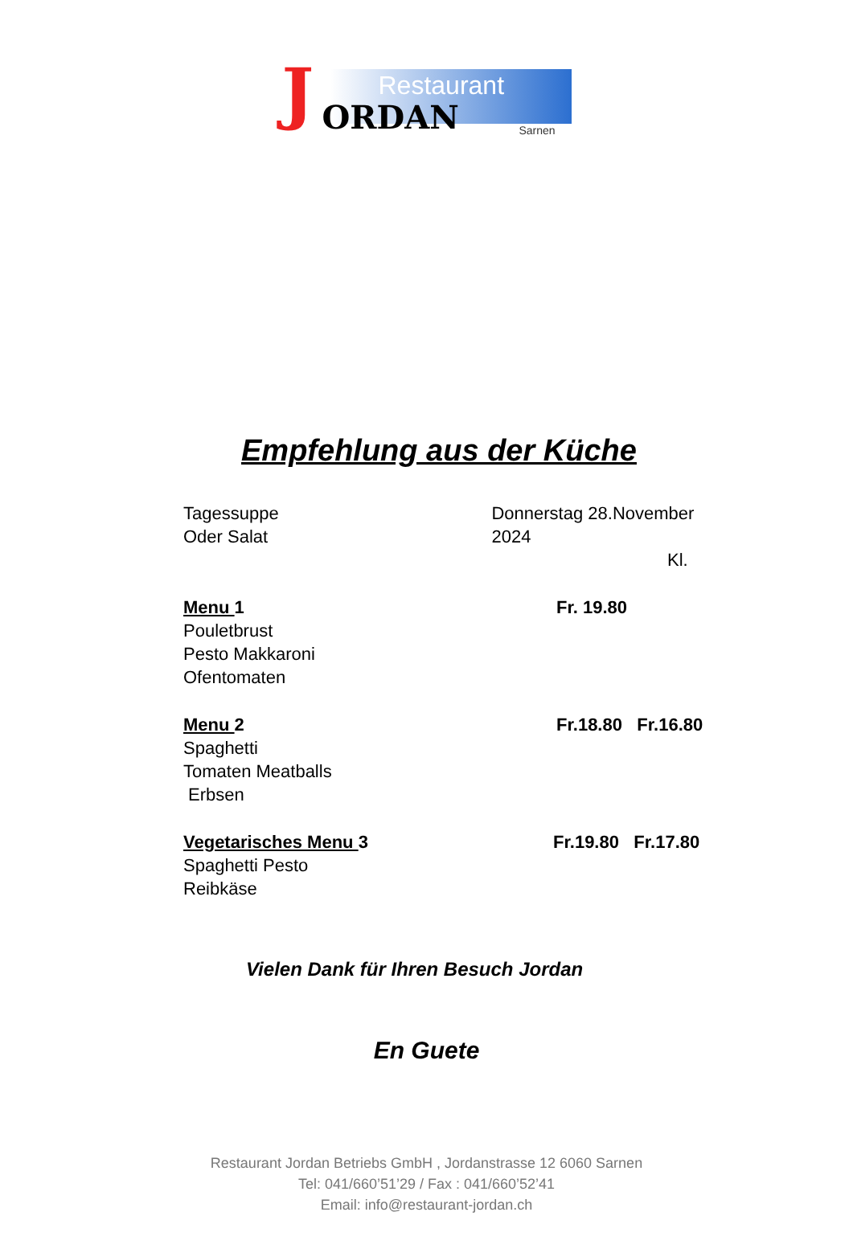Restaurant
J ORDAN Sarnen
Empfehlung aus der Küche
Tagessuppe
Oder Salat
Donnerstag 28.November 2024
Kl.
Menu 1
Pouletbrust
Pesto Makkaroni
Ofentomaten
Fr. 19.80
Menu 2
Spaghetti
Tomaten Meatballs
Erbsen
Fr.18.80 Fr.16.80
Vegetarisches Menu 3
Spaghetti Pesto
Reibkäse
Fr.19.80 Fr.17.80
Vielen Dank für Ihren Besuch Jordan
En Guete
Restaurant Jordan Betriebs GmbH , Jordanstrasse 12 6060 Sarnen
Tel: 041/660’51’29 / Fax : 041/660’52’41
Email: info@restaurant-jordan.ch